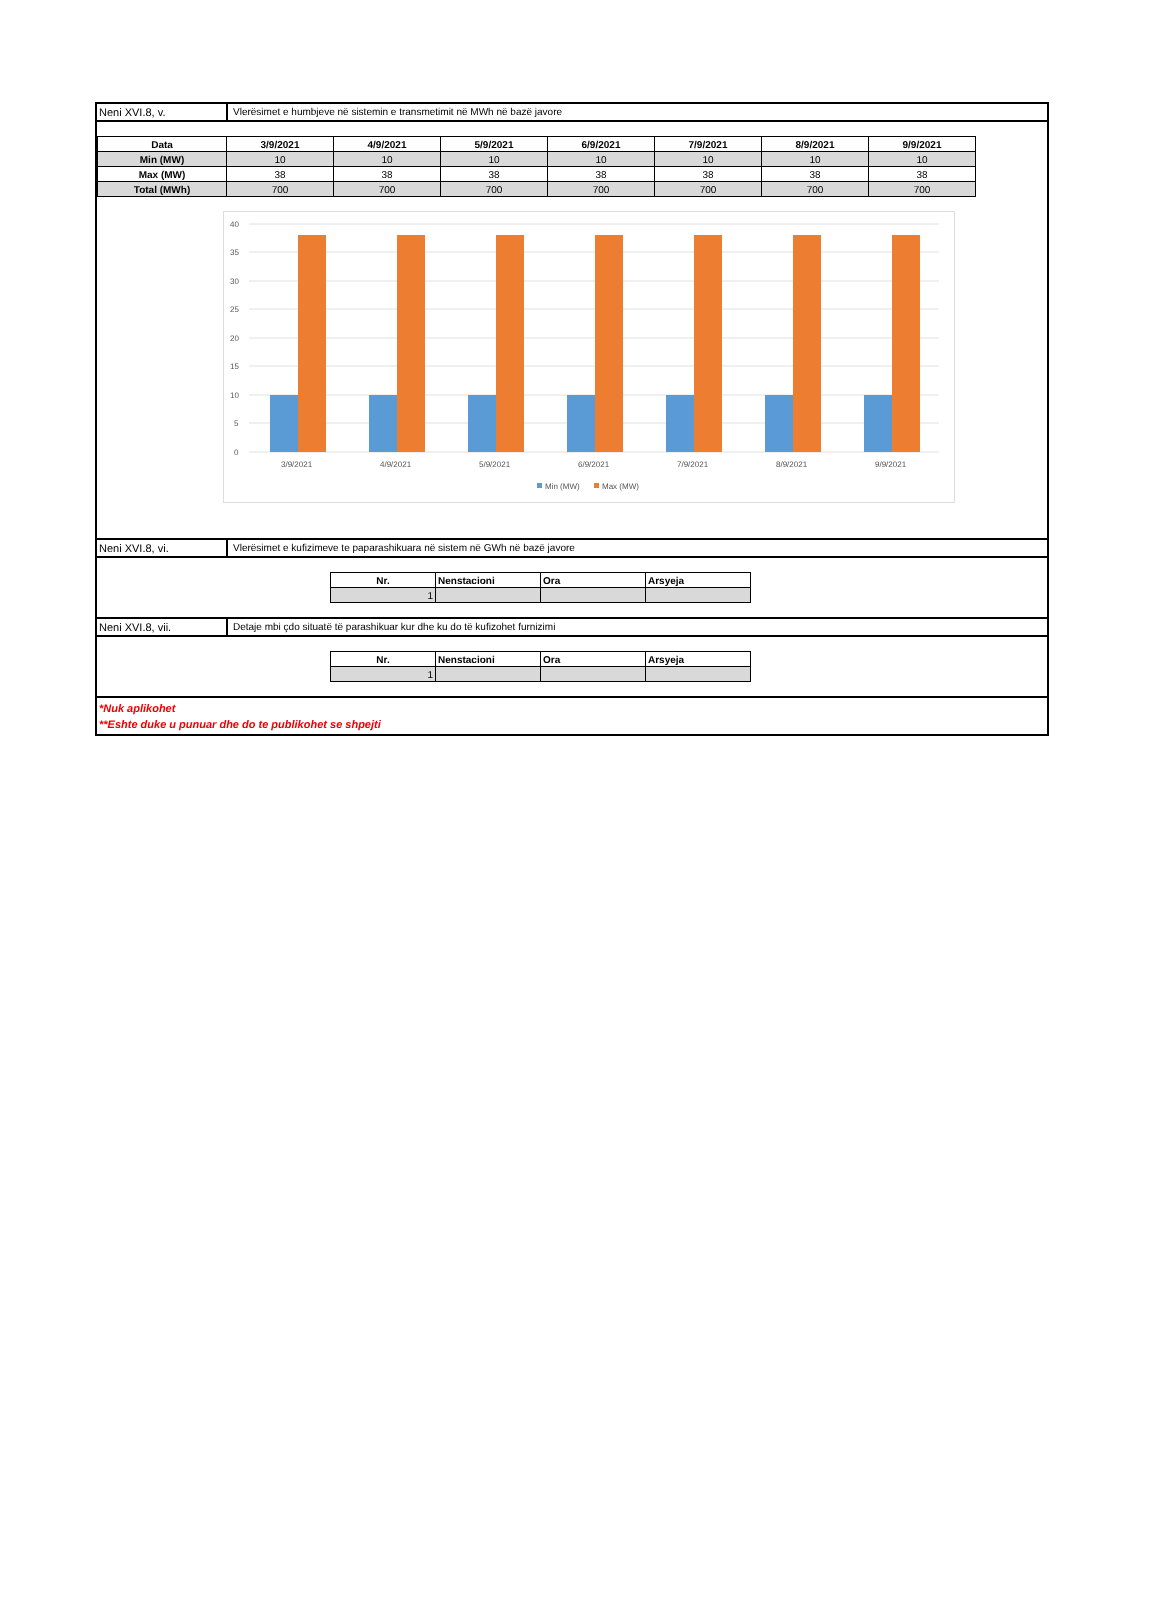Neni XVI.8, v. Vlerësimet e humbjeve në sistemin e transmetimit në MWh në bazë javore
| Data | 3/9/2021 | 4/9/2021 | 5/9/2021 | 6/9/2021 | 7/9/2021 | 8/9/2021 | 9/9/2021 |
| --- | --- | --- | --- | --- | --- | --- | --- |
| Min (MW) | 10 | 10 | 10 | 10 | 10 | 10 | 10 |
| Max (MW) | 38 | 38 | 38 | 38 | 38 | 38 | 38 |
| Total (MWh) | 700 | 700 | 700 | 700 | 700 | 700 | 700 |
40
35
30
25
20
15
10
5
0
3/9/2021
4/9/2021
5/9/2021
6/9/2021
7/9/2021
8/9/2021
9/9/2021
Min (MW)
Max (MW)
Neni XVI.8, vi. Vlerësimet e kufizimeve te paparashikuara në sistem në GWh në bazë javore
| Nr. | Nenstacioni | Ora | Arsyeja |
| --- | --- | --- | --- |
| 1 | | | |
Neni XVI.8, vii. Detaje mbi çdo situatë të parashikuar kur dhe ku do të kufizohet furnizimi
| Nr. | Nenstacioni | Ora | Arsyeja |
| --- | --- | --- | --- |
| 1 | | | |
*Nuk aplikohet
**Eshte duke u punuar dhe do te publikohet se shpejti